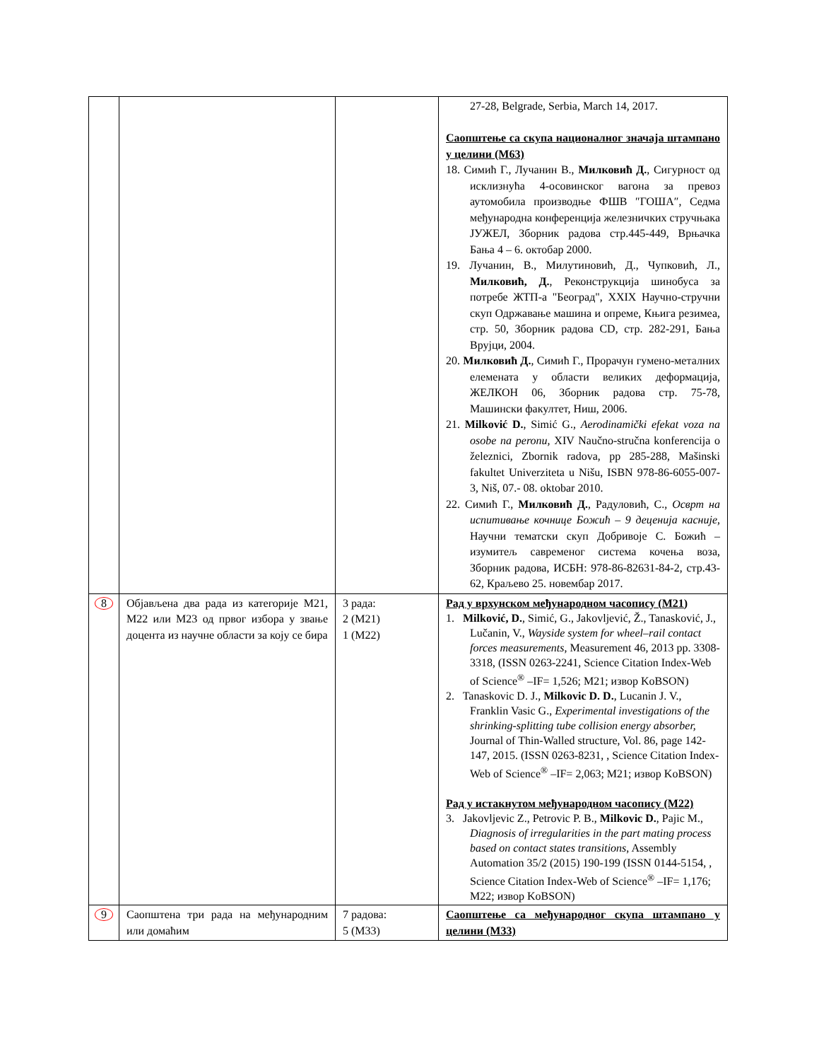| | | | 27-28, Belgrade, Serbia, March 14, 2017. Саопштење са скупа националног значаја штампано у целини (М63) 18. Симић Г., Лучанин В., Милковић Д. , Сигурност од исклизнућа 4-осовинског вагона за превоз аутомобила производње ФШВ ″ГОША″, Седма међународна конференција железничких стручњака ЈУЖЕЛ, Зборник радова стр.445-449, Врњачка Бања 4 – 6. октобар 2000. 19. Лучанин, В., Милутиновић, Д., Чупковић, Л., Милковић, Д. , Реконструкција шинобуса за потребе ЖТП-а "Београд", XXIX Научно-стручни скуп Одржавање машина и опреме, Књига резимеа, стр. 50, Зборник радова CD, стр. 282-291, Бања Врујци, 2004. 20. Милковић Д. , Симић Г., Прорачун гумено-металних елемената у области великих деформација, ЖЕЛКОН 06, Зборник радова стр. 75-78, Машински факултет, Ниш, 2006. 21. Milković D. , Simić G., Aerodinamički efekat voza na osobe na peronu, XIV Naučno-stručna konferencija o železnici, Zbornik radova, pp 285-288, Mašinski fakultet Univerziteta u Nišu, ISBN 978-86-6055-007-3, Niš, 07.- 08. oktobar 2010. 22. Симић Г., Милковић Д. , Радуловић, С., Осврт на испитивање кочнице Божић – 9 деценија касније , Научни тематски скуп Добривоје С. Божић – изумитељ савременог система кочења воза, Зборник радова, ИСБН: 978-86-82631-84-2, стр.43-62, Краљево 25. новембар 2017. |
| 8 | Објављена два рада из категорије М21, М22 или М23 од првог избора у звање доцента из научне области за коју се бира | 3 рада: 2 (М21) 1 (М22) | Рад у врхунском међународном часопису (М21) 1. Milković, D. , Simić, G., Jakovljević, Ž., Tanasković, J., Lučanin, V., Wayside system for wheel–rail contact forces measurements , Measurement 46, 2013 pp. 3308-3318, (ISSN 0263-2241, Science Citation Index-Web of Science<sup>®</sup> –IF= 1,526; M21; извор KoBSON) 2. Tanaskovic D. J., Milkovic D. D. , Lucanin J. V., Franklin Vasic G., Experimental investigations of the shrinking-splitting tube collision energy absorber, Journal of Thin-Walled structure, Vol. 86, page 142-147, 2015. (ISSN 0263-8231, , Science Citation Index-Web of Science<sup>®</sup> –IF= 2,063; M21; извор KoBSON) Рад у истакнутом међународном часопису (М22) 3. Jakovljevic Z., Petrovic P. B., Milkovic D. , Pajic M., Diagnosis of irregularities in the part mating process based on contact states transitions , Assembly Automation 35/2 (2015) 190-199 (ISSN 0144-5154, , Science Citation Index-Web of Science<sup>®</sup> –IF= 1,176; M22; извор KoBSON) |
| 9 | Саопштена три рада на међународним или домаћим | 7 радова: 5 (М33) | Саопштење са међународног скупа штампано у целини (М33) |